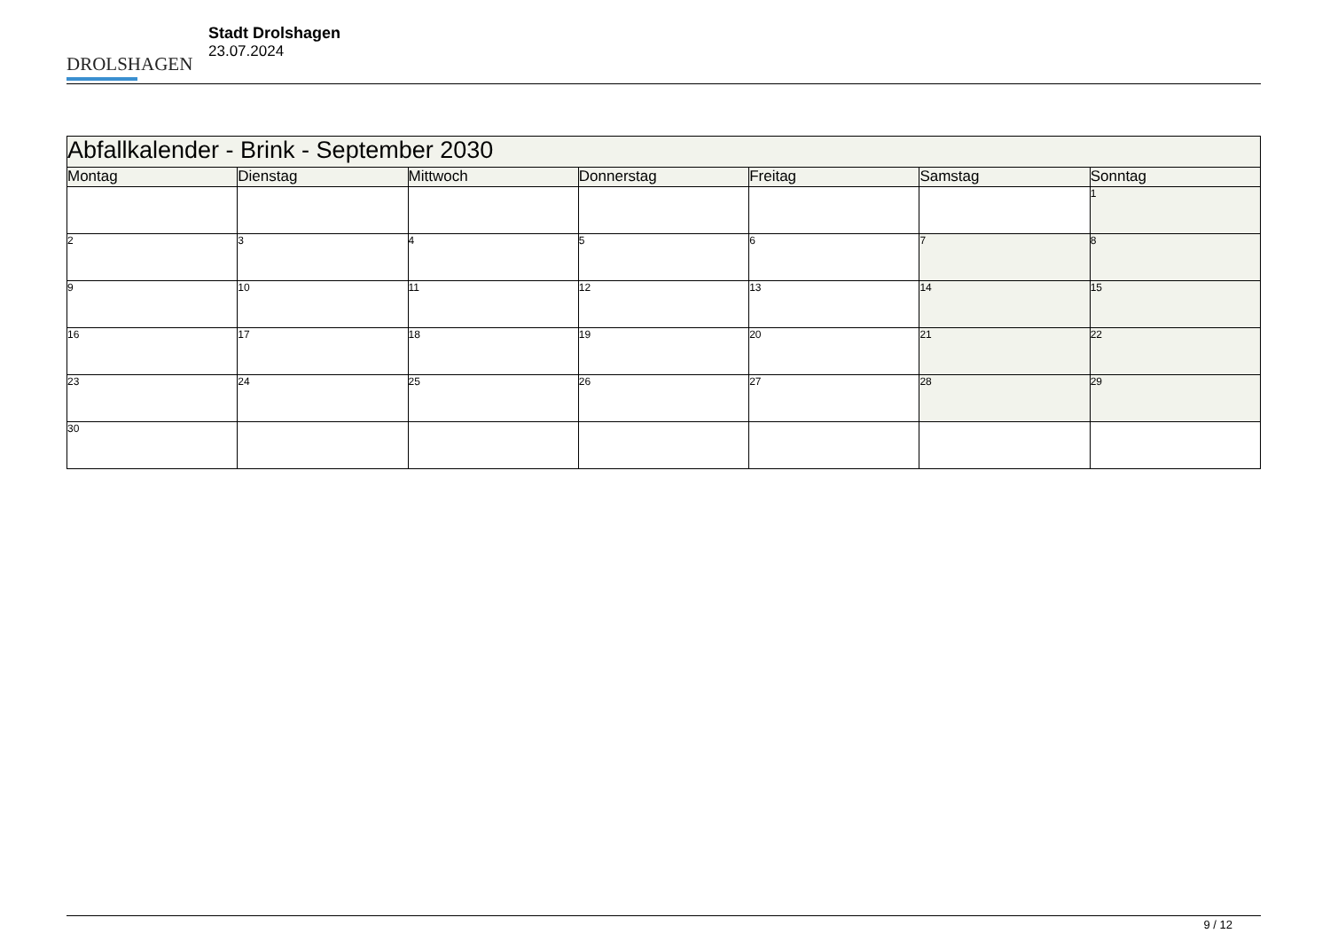DROLSHAGEN
Stadt Drolshagen
23.07.2024
| Abfallkalender - Brink - September 2030 | | | | | | |
| --- | --- | --- | --- | --- | --- | --- |
| Montag | Dienstag | Mittwoch | Donnerstag | Freitag | Samstag | Sonntag |
| | | | | | | 1 |
| 2 | 3 | 4 | 5 | 6 | 7 | 8 |
| 9 | 10 | 11 | 12 | 13 | 14 | 15 |
| 16 | 17 | 18 | 19 | 20 | 21 | 22 |
| 23 | 24 | 25 | 26 | 27 | 28 | 29 |
| 30 | | | | | | |
9 / 12